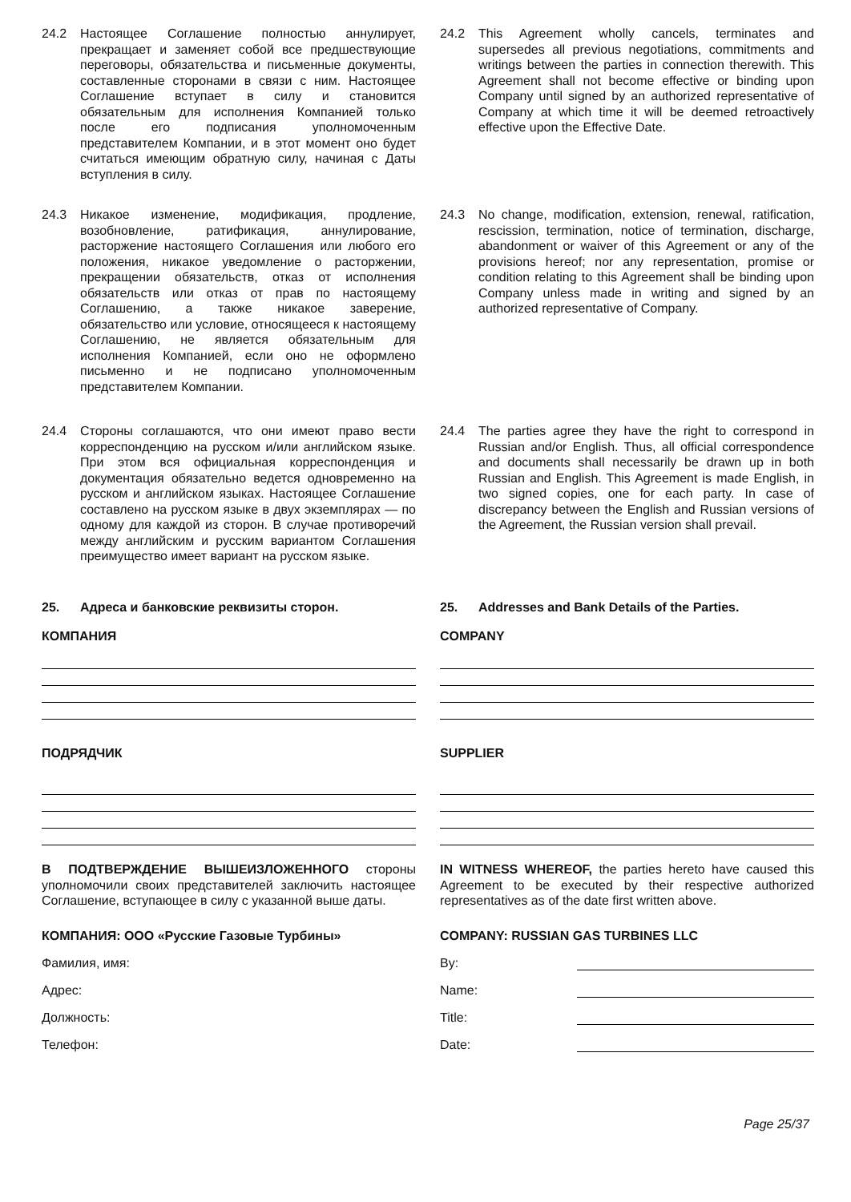24.2 Настоящее Соглашение полностью аннулирует, прекращает и заменяет собой все предшествующие переговоры, обязательства и письменные документы, составленные сторонами в связи с ним. Настоящее Соглашение вступает в силу и становится обязательным для исполнения Компанией только после его подписания уполномоченным представителем Компании, и в этот момент оно будет считаться имеющим обратную силу, начиная с Даты вступления в силу.
24.2 This Agreement wholly cancels, terminates and supersedes all previous negotiations, commitments and writings between the parties in connection therewith. This Agreement shall not become effective or binding upon Company until signed by an authorized representative of Company at which time it will be deemed retroactively effective upon the Effective Date.
24.3 Никакое изменение, модификация, продление, возобновление, ратификация, аннулирование, расторжение настоящего Соглашения или любого его положения, никакое уведомление о расторжении, прекращении обязательств, отказ от исполнения обязательств или отказ от прав по настоящему Соглашению, а также никакое заверение, обязательство или условие, относящееся к настоящему Соглашению, не является обязательным для исполнения Компанией, если оно не оформлено письменно и не подписано уполномоченным представителем Компании.
24.3 No change, modification, extension, renewal, ratification, rescission, termination, notice of termination, discharge, abandonment or waiver of this Agreement or any of the provisions hereof; nor any representation, promise or condition relating to this Agreement shall be binding upon Company unless made in writing and signed by an authorized representative of Company.
24.4 Стороны соглашаются, что они имеют право вести корреспонденцию на русском и/или английском языке. При этом вся официальная корреспонденция и документация обязательно ведется одновременно на русском и английском языках. Настоящее Соглашение составлено на русском языке в двух экземплярах — по одному для каждой из сторон. В случае противоречий между английским и русским вариантом Соглашения преимущество имеет вариант на русском языке.
24.4 The parties agree they have the right to correspond in Russian and/or English. Thus, all official correspondence and documents shall necessarily be drawn up in both Russian and English. This Agreement is made English, in two signed copies, one for each party. In case of discrepancy between the English and Russian versions of the Agreement, the Russian version shall prevail.
25. Адреса и банковские реквизиты сторон.
25. Addresses and Bank Details of the Parties.
КОМПАНИЯ COMPANY
ПОДРЯДЧИК SUPPLIER
В ПОДТВЕРЖДЕНИЕ ВЫШЕИЗЛОЖЕННОГО стороны уполномочили своих представителей заключить настоящее Соглашение, вступающее в силу с указанной выше даты.
IN WITNESS WHEREOF, the parties hereto have caused this Agreement to be executed by their respective authorized representatives as of the date first written above.
КОМПАНИЯ: ООО «Русские Газовые Турбины»
COMPANY: RUSSIAN GAS TURBINES LLC
Фамилия, имя:
Адрес:
Должность:
Телефон:
By:
Name:
Title:
Date:
Page 25/37